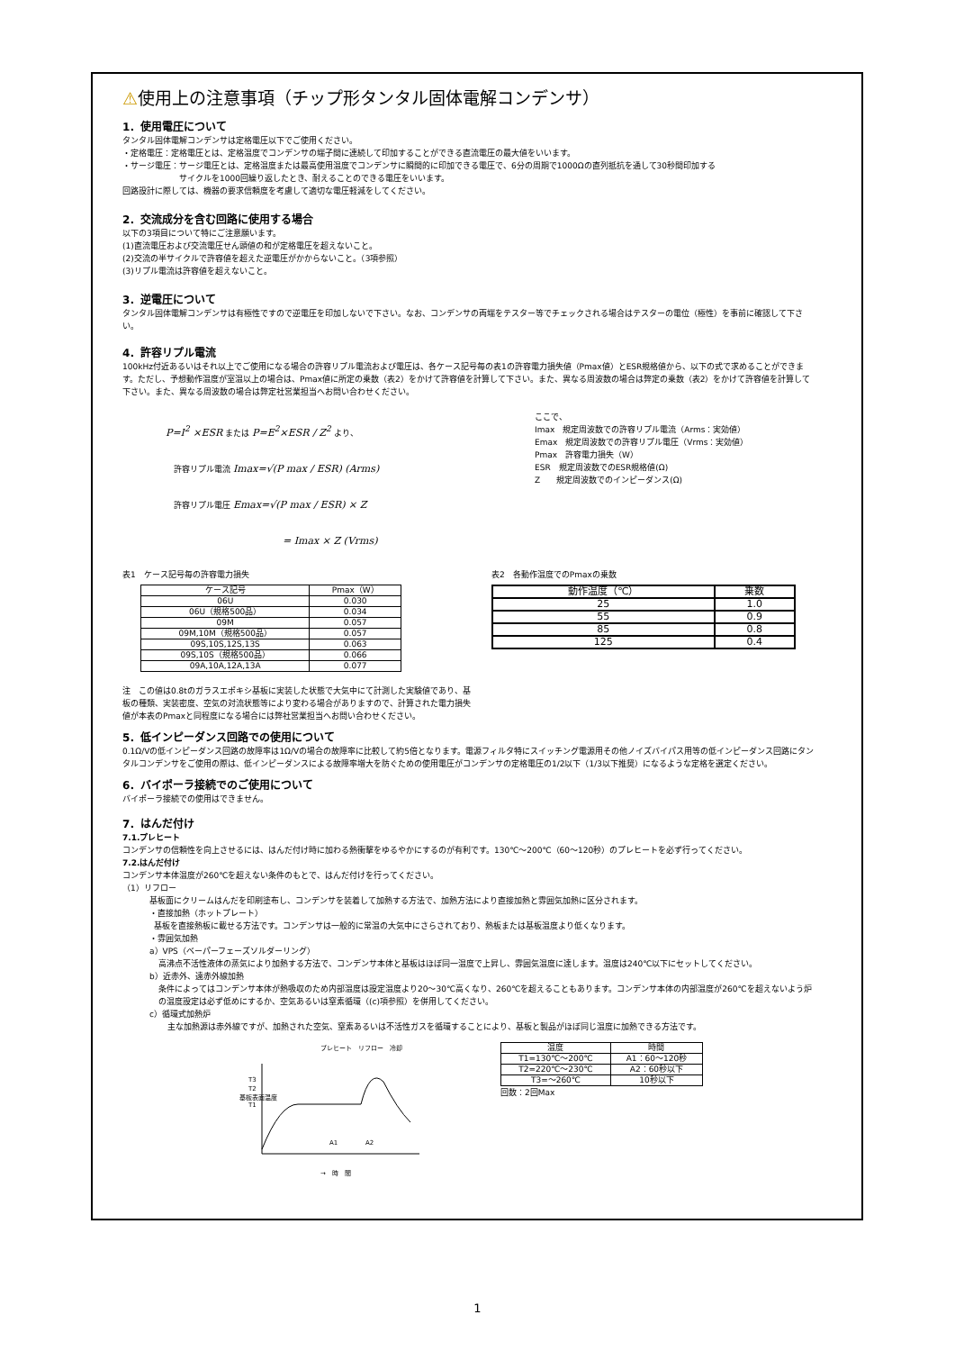⚠使用上の注意事項（チップ形タンタル固体電解コンデンサ）
1．使用電圧について
タンタル固体電解コンデンサは定格電圧以下でご使用ください。
・定格電圧：定格電圧とは、定格温度でコンデンサの端子間に連続して印加することができる直流電圧の最大値をいいます。
・サージ電圧：サージ電圧とは、定格温度または最高使用温度でコンデンサに瞬間的に印加できる電圧で、6分の周期で1000Ωの直列抵抗を通して30秒間印加する
       サイクルを1000回繰り返したとき、耐えることのできる電圧をいいます。
回路設計に際しては、機器の要求信頼度を考慮して適切な電圧軽減をしてください。
2．交流成分を含む回路に使用する場合
以下の3項目について特にご注意願います。
(1)直流電圧および交流電圧せん頭値の和が定格電圧を超えないこと。
(2)交流の半サイクルで許容値を超えた逆電圧がかからないこと。（3項参照）
(3)リプル電流は許容値を超えないこと。
3．逆電圧について
タンタル固体電解コンデンサは有極性ですので逆電圧を印加しないで下さい。なお、コンデンサの両端をテスター等でチェックされる場合はテスターの電位（極性）を事前に確認して下さい。
4．許容リプル電流
100kHz付近あるいはそれ以上でご使用になる場合の許容リプル電流および電圧は、各ケース記号毎の表1の許容電力損失値（Pmax値）とESR規格値から、以下の式で求めることができます。ただし、予想動作温度が室温以上の場合は、Pmax値に所定の乗数（表2）をかけて許容値を計算して下さい。また、異なる周波数の場合は弊定の乗数（表2）をかけて許容値を計算して下さい。また、異なる周波数の場合は弊定社営業担当へお問い合わせください。
P=I<sup>2</sup> ×ESR または P=E<sup>2</sup>×ESR / Z<sup>2</sup> より、
 許容リプル電流 Imax=√(P max / ESR) (Arms)
 許容リプル電圧 Emax=√(P max / ESR) × Z
= Imax × Z (Vrms)
ここで、
Imax　規定周波数での許容リプル電流（Arms：実効値）
Emax　規定周波数での許容リプル電圧（Vrms：実効値）
Pmax　許容電力損失（W）
ESR　規定周波数でのESR規格値(Ω)
Z　　規定周波数でのインピーダンス(Ω)
表1　ケース記号毎の許容電力損失
| ケース記号 | Pmax（W） |
| --- | --- |
| 06U | 0.030 |
| 06U（規格500品） | 0.034 |
| 09M | 0.057 |
| 09M,10M（規格500品） | 0.057 |
| 09S,10S,12S,13S | 0.063 |
| 09S,10S（規格500品） | 0.066 |
| 09A,10A,12A,13A | 0.077 |
表2　各動作温度でのPmaxの乗数
| 動作温度（℃） | 乗数 |
| --- | --- |
| 25 | 1.0 |
| 55 | 0.9 |
| 85 | 0.8 |
| 125 | 0.4 |
注　この値は0.8tのガラスエポキシ基板に実装した状態で大気中にて計測した実験値であり、基板の種類、実装密度、空気の対流状態等により変わる場合がありますので、計算された電力損失値が本表のPmaxと同程度になる場合には弊社営業担当へお問い合わせください。
5．低インピーダンス回路での使用について
0.1Ω/Vの低インピーダンス回路の故障率は1Ω/Vの場合の故障率に比較して約5倍となります。電源フィルタ特にスイッチング電源用その他ノイズバイパス用等の低インピーダンス回路にタンタルコンデンサをご使用の際は、低インピーダンスによる故障率増大を防ぐための使用電圧がコンデンサの定格電圧の1/2以下（1/3以下推奨）になるような定格を選定ください。
6．バイポーラ接続でのご使用について
バイポーラ接続での使用はできません。
7．はんだ付け
7.1.プレヒート
コンデンサの信頼性を向上させるには、はんだ付け時に加わる熱衝撃をゆるやかにするのが有利です。130℃～200℃（60～120秒）のプレヒートを必ず行ってください。
7.2.はんだ付け
コンデンサ本体温度が260℃を超えない条件のもとで、はんだ付けを行ってください。
（1）リフロー
基板面にクリームはんだを印刷塗布し、コンデンサを装着して加熱する方法で、加熱方法により直接加熱と雰囲気加熱に区分されます。
・直接加熱（ホットプレート）
 基板を直接熱板に載せる方法です。コンデンサは一般的に常温の大気中にさらされており、熱板または基板温度より低くなります。
・雰囲気加熱
a）VPS（ベーパーフェーズソルダーリング）
高沸点不活性液体の蒸気により加熱する方法で、コンデンサ本体と基板はほぼ同一温度で上昇し、雰囲気温度に達します。温度は240℃以下にセットしてください。
b）近赤外、遠赤外線加熱
条件によってはコンデンサ本体が熱吸収のため内部温度は設定温度より20～30℃高くなり、260℃を超えることもあります。コンデンサ本体の内部温度が260℃を超えないよう炉の温度設定は必ず低めにするか、空気あるいは窒素循環（(c)項参照）を併用してください。
c）循環式加熱炉
主な加熱源は赤外線ですが、加熱された空気、窒素あるいは不活性ガスを循環することにより、基板と製品がほぼ同じ温度に加熱できる方法です。
プレヒート　リフロー　冷却
基板表面温度
T3
T2
T1
A1
A2
→　時　間
| 温度 | 時間 |
| --- | --- |
| T1=130℃～200℃ | A1：60～120秒 |
| T2=220℃～230℃ | A2：60秒以下 |
| T3=～260℃ | 10秒以下 |
回数：2回Max
1